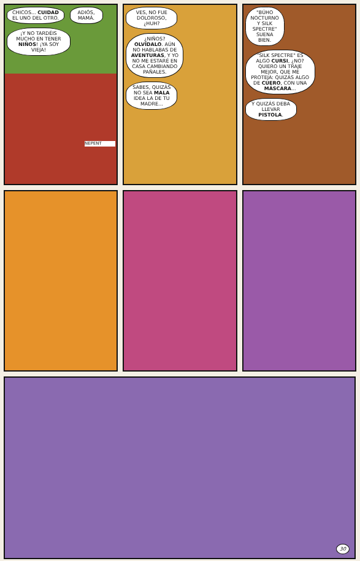CHICOS... CUIDAD EL UNO DEL OTRO.
ADIÓS, MAMÁ.
¡Y NO TARDÉIS MUCHO EN TENER NIÑOS! ¡YA SOY VIEJA!
NEPENT
VES, NO FUE DOLOROSO, ¿HUH?
¿NIÑOS? OLVÍDALO. AÚN NO HABLABAS DE AVENTURAS, Y YO NO ME ESTARÉ EN CASA CAMBIANDO PAÑALES.
SABES, QUIZÁS NO SEA MALA IDEA LA DE TU MADRE...
"BÚHO NOCTURNO Y SILK SPECTRE" SUENA BIEN.
"SILK SPECTRE" ES ALGO CURSI, ¿NO? QUIERO UN TRAJE MEJOR, QUE ME PROTEJA: QUIZÁS ALGO DE CUERO, CON UNA MÁSCARA...
Y QUIZÁS DEBA LLEVAR PISTOLA.
30